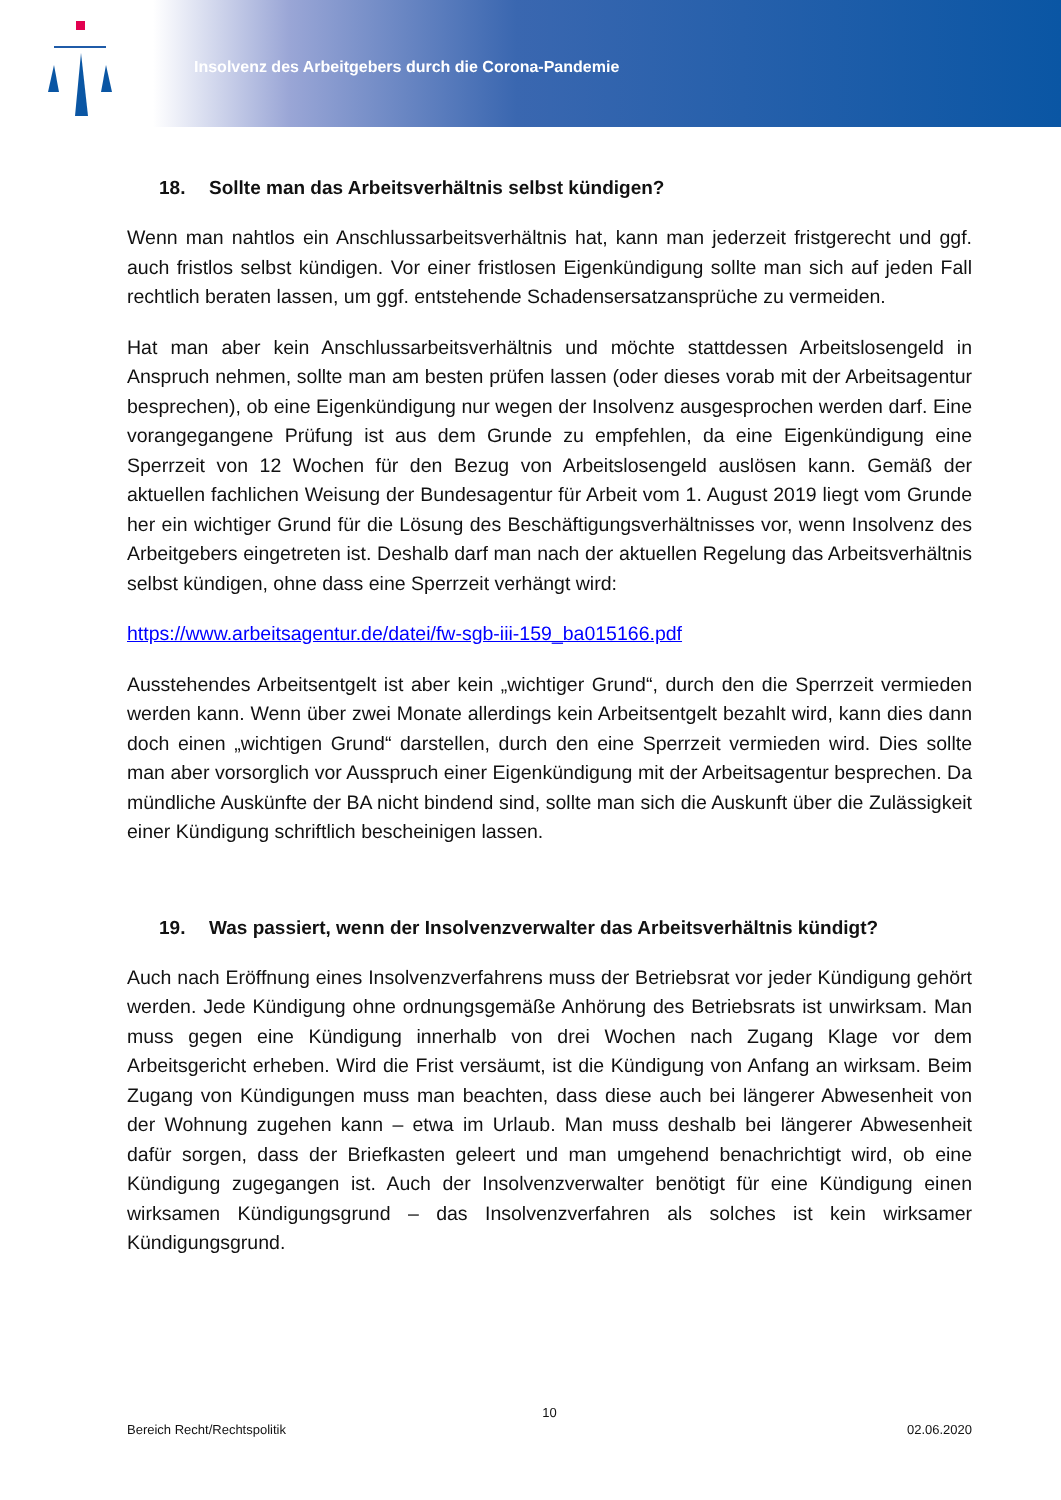Insolvenz des Arbeitgebers durch die Corona-Pandemie
18. Sollte man das Arbeitsverhältnis selbst kündigen?
Wenn man nahtlos ein Anschlussarbeitsverhältnis hat, kann man jederzeit fristgerecht und ggf. auch fristlos selbst kündigen. Vor einer fristlosen Eigenkündigung sollte man sich auf jeden Fall rechtlich beraten lassen, um ggf. entstehende Schadensersatzansprüche zu vermeiden.
Hat man aber kein Anschlussarbeitsverhältnis und möchte stattdessen Arbeitslosengeld in Anspruch nehmen, sollte man am besten prüfen lassen (oder dieses vorab mit der Arbeitsagentur besprechen), ob eine Eigenkündigung nur wegen der Insolvenz ausgesprochen werden darf. Eine vorangegangene Prüfung ist aus dem Grunde zu empfehlen, da eine Eigenkündigung eine Sperrzeit von 12 Wochen für den Bezug von Arbeitslosengeld auslösen kann. Gemäß der aktuellen fachlichen Weisung der Bundesagentur für Arbeit vom 1. August 2019 liegt vom Grunde her ein wichtiger Grund für die Lösung des Beschäftigungsverhältnisses vor, wenn Insolvenz des Arbeitgebers eingetreten ist. Deshalb darf man nach der aktuellen Regelung das Arbeitsverhältnis selbst kündigen, ohne dass eine Sperrzeit verhängt wird:
https://www.arbeitsagentur.de/datei/fw-sgb-iii-159_ba015166.pdf
Ausstehendes Arbeitsentgelt ist aber kein „wichtiger Grund“, durch den die Sperrzeit vermieden werden kann. Wenn über zwei Monate allerdings kein Arbeitsentgelt bezahlt wird, kann dies dann doch einen „wichtigen Grund“ darstellen, durch den eine Sperrzeit vermieden wird. Dies sollte man aber vorsorglich vor Ausspruch einer Eigenkündigung mit der Arbeitsagentur besprechen. Da mündliche Auskünfte der BA nicht bindend sind, sollte man sich die Auskunft über die Zulässigkeit einer Kündigung schriftlich bescheinigen lassen.
19. Was passiert, wenn der Insolvenzverwalter das Arbeitsverhältnis kündigt?
Auch nach Eröffnung eines Insolvenzverfahrens muss der Betriebsrat vor jeder Kündigung gehört werden. Jede Kündigung ohne ordnungsgemäße Anhörung des Betriebsrats ist unwirksam. Man muss gegen eine Kündigung innerhalb von drei Wochen nach Zugang Klage vor dem Arbeitsgericht erheben. Wird die Frist versäumt, ist die Kündigung von Anfang an wirksam. Beim Zugang von Kündigungen muss man beachten, dass diese auch bei längerer Abwesenheit von der Wohnung zugehen kann – etwa im Urlaub. Man muss deshalb bei längerer Abwesenheit dafür sorgen, dass der Briefkasten geleert und man umgehend benachrichtigt wird, ob eine Kündigung zugegangen ist. Auch der Insolvenzverwalter benötigt für eine Kündigung einen wirksamen Kündigungsgrund – das Insolvenzverfahren als solches ist kein wirksamer Kündigungsgrund.
10
Bereich Recht/Rechtspolitik 02.06.2020